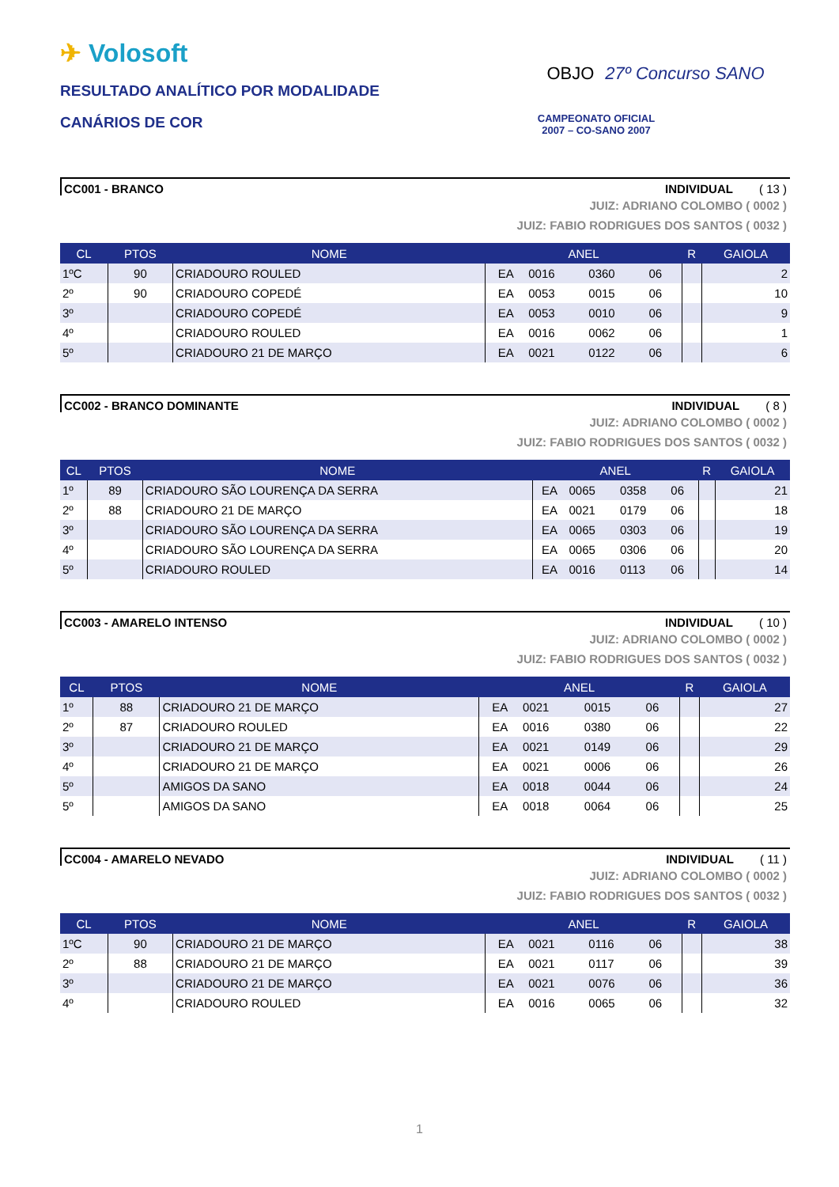✈ Volosoft
RESULTADO ANALÍTICO POR MODALIDADE
CANÁRIOS DE COR
OBJO 27º Concurso SANO
CAMPEONATO OFICIAL
2007 – CO-SANO 2007
CC001 - BRANCO INDIVIDUAL ( 13 )
JUIZ: ADRIANO COLOMBO ( 0002 )
JUIZ: FABIO RODRIGUES DOS SANTOS ( 0032 )
| CL | PTOS | NOME | ANEL | | | | R | GAIOLA |
| --- | --- | --- | --- | --- | --- | --- | --- | --- |
| 1ºC | 90 | CRIADOURO ROULED | EA | 0016 | 0360 | 06 | | 2 |
| 2º | 90 | CRIADOURO COPEDÉ | EA | 0053 | 0015 | 06 | | 10 |
| 3º | | CRIADOURO COPEDÉ | EA | 0053 | 0010 | 06 | | 9 |
| 4º | | CRIADOURO ROULED | EA | 0016 | 0062 | 06 | | 1 |
| 5º | | CRIADOURO 21 DE MARÇO | EA | 0021 | 0122 | 06 | | 6 |
CC002 - BRANCO DOMINANTE INDIVIDUAL ( 8 )
JUIZ: ADRIANO COLOMBO ( 0002 )
JUIZ: FABIO RODRIGUES DOS SANTOS ( 0032 )
| CL | PTOS | NOME | ANEL | | | | R | GAIOLA |
| --- | --- | --- | --- | --- | --- | --- | --- | --- |
| 1º | 89 | CRIADOURO SÃO LOURENÇA DA SERRA | EA | 0065 | 0358 | 06 | | 21 |
| 2º | 88 | CRIADOURO 21 DE MARÇO | EA | 0021 | 0179 | 06 | | 18 |
| 3º | | CRIADOURO SÃO LOURENÇA DA SERRA | EA | 0065 | 0303 | 06 | | 19 |
| 4º | | CRIADOURO SÃO LOURENÇA DA SERRA | EA | 0065 | 0306 | 06 | | 20 |
| 5º | | CRIADOURO ROULED | EA | 0016 | 0113 | 06 | | 14 |
CC003 - AMARELO INTENSO INDIVIDUAL ( 10 )
JUIZ: ADRIANO COLOMBO ( 0002 )
JUIZ: FABIO RODRIGUES DOS SANTOS ( 0032 )
| CL | PTOS | NOME | ANEL | | | | R | GAIOLA |
| --- | --- | --- | --- | --- | --- | --- | --- | --- |
| 1º | 88 | CRIADOURO 21 DE MARÇO | EA | 0021 | 0015 | 06 | | 27 |
| 2º | 87 | CRIADOURO ROULED | EA | 0016 | 0380 | 06 | | 22 |
| 3º | | CRIADOURO 21 DE MARÇO | EA | 0021 | 0149 | 06 | | 29 |
| 4º | | CRIADOURO 21 DE MARÇO | EA | 0021 | 0006 | 06 | | 26 |
| 5º | | AMIGOS DA SANO | EA | 0018 | 0044 | 06 | | 24 |
| 5º | | AMIGOS DA SANO | EA | 0018 | 0064 | 06 | | 25 |
CC004 - AMARELO NEVADO INDIVIDUAL ( 11 )
JUIZ: ADRIANO COLOMBO ( 0002 )
JUIZ: FABIO RODRIGUES DOS SANTOS ( 0032 )
| CL | PTOS | NOME | ANEL | | | | R | GAIOLA |
| --- | --- | --- | --- | --- | --- | --- | --- | --- |
| 1ºC | 90 | CRIADOURO 21 DE MARÇO | EA | 0021 | 0116 | 06 | | 38 |
| 2º | 88 | CRIADOURO 21 DE MARÇO | EA | 0021 | 0117 | 06 | | 39 |
| 3º | | CRIADOURO 21 DE MARÇO | EA | 0021 | 0076 | 06 | | 36 |
| 4º | | CRIADOURO ROULED | EA | 0016 | 0065 | 06 | | 32 |
1